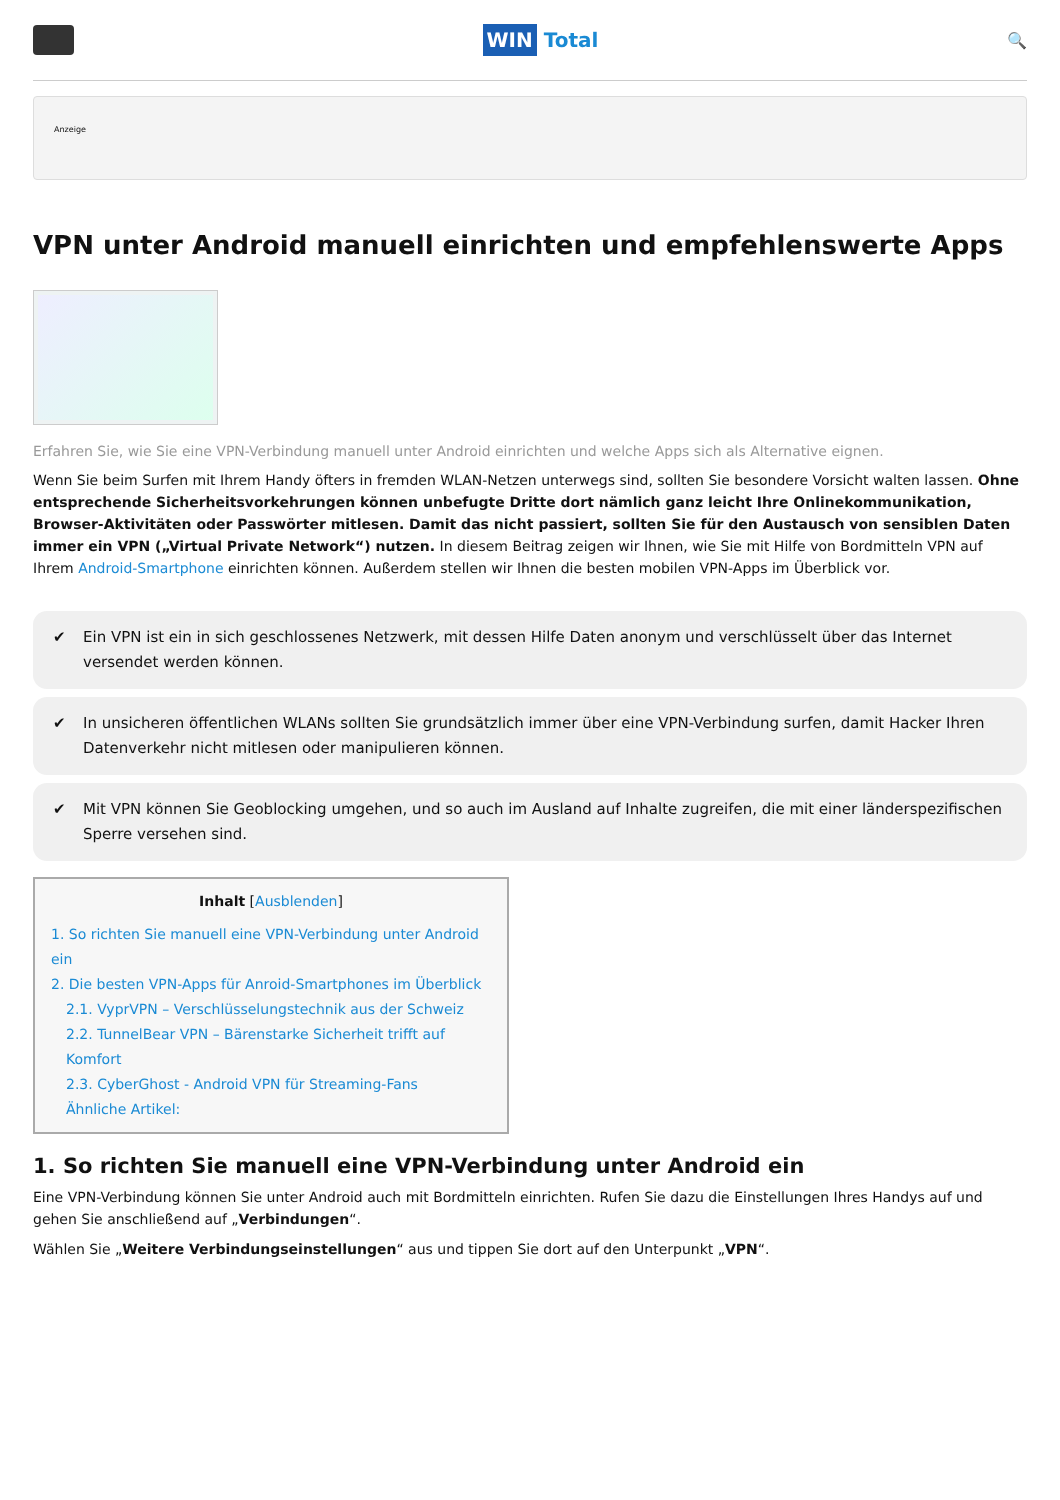WIN Total
🔍
Anzeige
VPN unter Android manuell einrichten und empfehlenswerte Apps
Erfahren Sie, wie Sie eine VPN-Verbindung manuell unter Android einrichten und welche Apps sich als Alternative eignen.
Wenn Sie beim Surfen mit Ihrem Handy öfters in fremden WLAN-Netzen unterwegs sind, sollten Sie besondere Vorsicht walten lassen. Ohne entsprechende Sicherheitsvorkehrungen können unbefugte Dritte dort nämlich ganz leicht Ihre Onlinekommunikation, Browser-Aktivitäten oder Passwörter mitlesen. Damit das nicht passiert, sollten Sie für den Austausch von sensiblen Daten immer ein VPN („Virtual Private Network“) nutzen. In diesem Beitrag zeigen wir Ihnen, wie Sie mit Hilfe von Bordmitteln VPN auf Ihrem Android-Smartphone einrichten können. Außerdem stellen wir Ihnen die besten mobilen VPN-Apps im Überblick vor.
✔ Ein VPN ist ein in sich geschlossenes Netzwerk, mit dessen Hilfe Daten anonym und verschlüsselt über das Internet versendet werden können.
✔ In unsicheren öffentlichen WLANs sollten Sie grundsätzlich immer über eine VPN-Verbindung surfen, damit Hacker Ihren Datenverkehr nicht mitlesen oder manipulieren können.
✔ Mit VPN können Sie Geoblocking umgehen, und so auch im Ausland auf Inhalte zugreifen, die mit einer länderspezifischen Sperre versehen sind.
Inhalt [Ausblenden]
1. So richten Sie manuell eine VPN-Verbindung unter Android ein
2. Die besten VPN-Apps für Anroid-Smartphones im Überblick
2.1. VyprVPN – Verschlüsselungstechnik aus der Schweiz
2.2. TunnelBear VPN – Bärenstarke Sicherheit trifft auf Komfort
2.3. CyberGhost - Android VPN für Streaming-Fans
Ähnliche Artikel:
1. So richten Sie manuell eine VPN-Verbindung unter Android ein
Eine VPN-Verbindung können Sie unter Android auch mit Bordmitteln einrichten. Rufen Sie dazu die Einstellungen Ihres Handys auf und gehen Sie anschließend auf „Verbindungen“.
Wählen Sie „Weitere Verbindungseinstellungen“ aus und tippen Sie dort auf den Unterpunkt „VPN“.